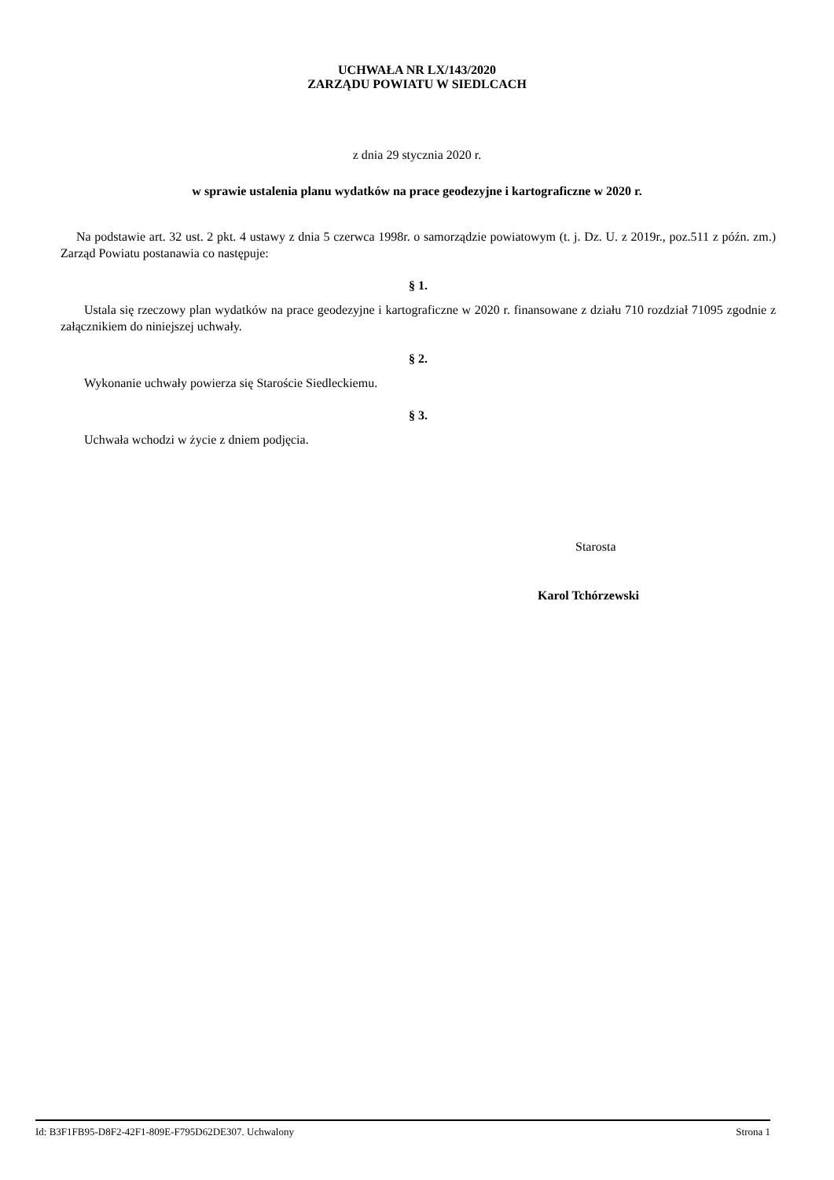UCHWAŁA NR LX/143/2020
ZARZĄDU POWIATU W SIEDLCACH
z dnia 29 stycznia 2020 r.
w sprawie ustalenia planu wydatków na prace geodezyjne i kartograficzne w 2020 r.
Na podstawie art. 32 ust. 2 pkt. 4 ustawy z dnia 5 czerwca 1998r. o samorządzie powiatowym (t. j. Dz. U. z 2019r., poz.511 z późn. zm.) Zarząd Powiatu postanawia co następuje:
§ 1.
Ustala się rzeczowy plan wydatków na prace geodezyjne i kartograficzne w 2020 r. finansowane z działu 710 rozdział 71095 zgodnie z załącznikiem do niniejszej uchwały.
§ 2.
Wykonanie uchwały powierza się Staroście Siedleckiemu.
§ 3.
Uchwała wchodzi w życie z dniem podjęcia.
Starosta
Karol Tchórzewski
Id: B3F1FB95-D8F2-42F1-809E-F795D62DE307. Uchwalony Strona 1